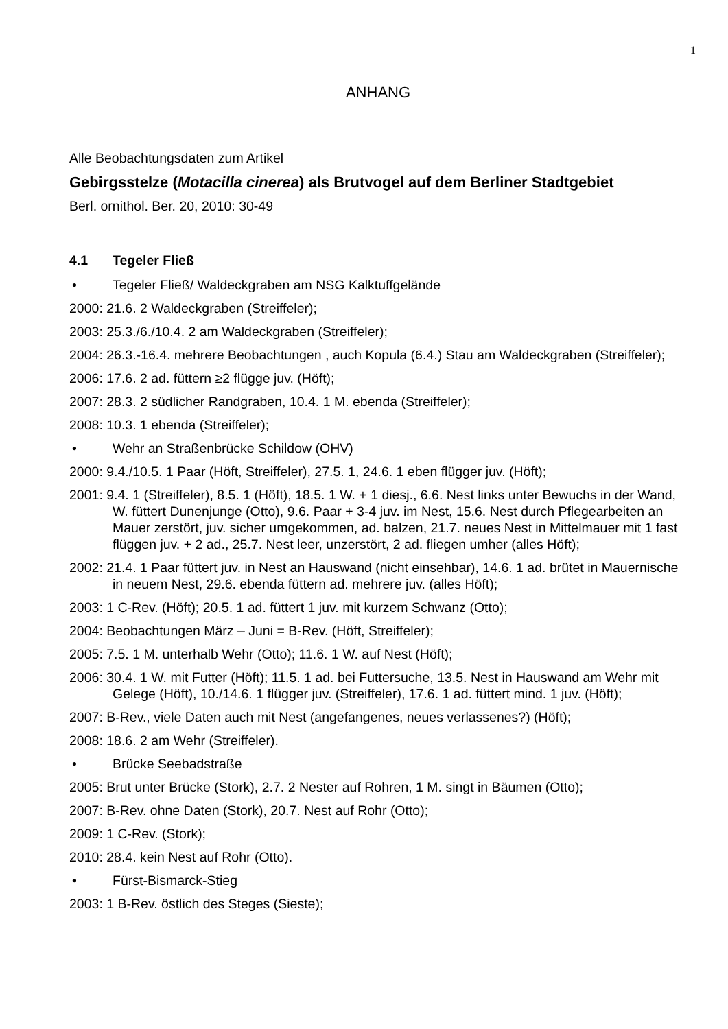1
ANHANG
Alle Beobachtungsdaten zum Artikel
Gebirgsstelze (Motacilla cinerea) als Brutvogel auf dem Berliner Stadtgebiet
Berl. ornithol. Ber. 20, 2010: 30-49
4.1 Tegeler Fließ
• Tegeler Fließ/ Waldeckgraben am NSG Kalktuffgelände
2000: 21.6. 2 Waldeckgraben (Streiffeler);
2003: 25.3./6./10.4. 2 am Waldeckgraben (Streiffeler);
2004: 26.3.-16.4. mehrere Beobachtungen , auch Kopula (6.4.) Stau am Waldeckgraben (Streiffeler);
2006: 17.6. 2 ad. füttern ≥2 flügge juv. (Höft);
2007: 28.3. 2 südlicher Randgraben, 10.4. 1 M. ebenda (Streiffeler);
2008: 10.3. 1 ebenda (Streiffeler);
• Wehr an Straßenbrücke Schildow (OHV)
2000: 9.4./10.5. 1 Paar (Höft, Streiffeler), 27.5. 1, 24.6. 1 eben flügger juv. (Höft);
2001: 9.4. 1 (Streiffeler), 8.5. 1 (Höft), 18.5. 1 W. + 1 diesj., 6.6. Nest links unter Bewuchs in der Wand, W. füttert Dunenjunge (Otto), 9.6. Paar + 3-4 juv. im Nest, 15.6. Nest durch Pflegearbeiten an Mauer zerstört, juv. sicher umgekommen, ad. balzen, 21.7. neues Nest in Mittelmauer mit 1 fast flüggen juv. + 2 ad., 25.7. Nest leer, unzerstört, 2 ad. fliegen umher (alles Höft);
2002: 21.4. 1 Paar füttert juv. in Nest an Hauswand (nicht einsehbar), 14.6. 1 ad. brütet in Mauernische in neuem Nest, 29.6. ebenda füttern ad. mehrere juv. (alles Höft);
2003: 1 C-Rev. (Höft); 20.5. 1 ad. füttert 1 juv. mit kurzem Schwanz (Otto);
2004: Beobachtungen März – Juni = B-Rev. (Höft, Streiffeler);
2005: 7.5. 1 M. unterhalb Wehr (Otto); 11.6. 1 W. auf Nest (Höft);
2006: 30.4. 1 W. mit Futter (Höft); 11.5. 1 ad. bei Futtersuche, 13.5. Nest in Hauswand am Wehr mit Gelege (Höft), 10./14.6. 1 flügger juv. (Streiffeler), 17.6. 1 ad. füttert mind. 1 juv. (Höft);
2007: B-Rev., viele Daten auch mit Nest (angefangenes, neues verlassenes?) (Höft);
2008: 18.6. 2 am Wehr (Streiffeler).
• Brücke Seebadstraße
2005: Brut unter Brücke (Stork), 2.7. 2 Nester auf Rohren, 1 M. singt in Bäumen (Otto);
2007: B-Rev. ohne Daten (Stork), 20.7. Nest auf Rohr (Otto);
2009: 1 C-Rev. (Stork);
2010: 28.4. kein Nest auf Rohr (Otto).
• Fürst-Bismarck-Stieg
2003: 1 B-Rev. östlich des Steges (Sieste);